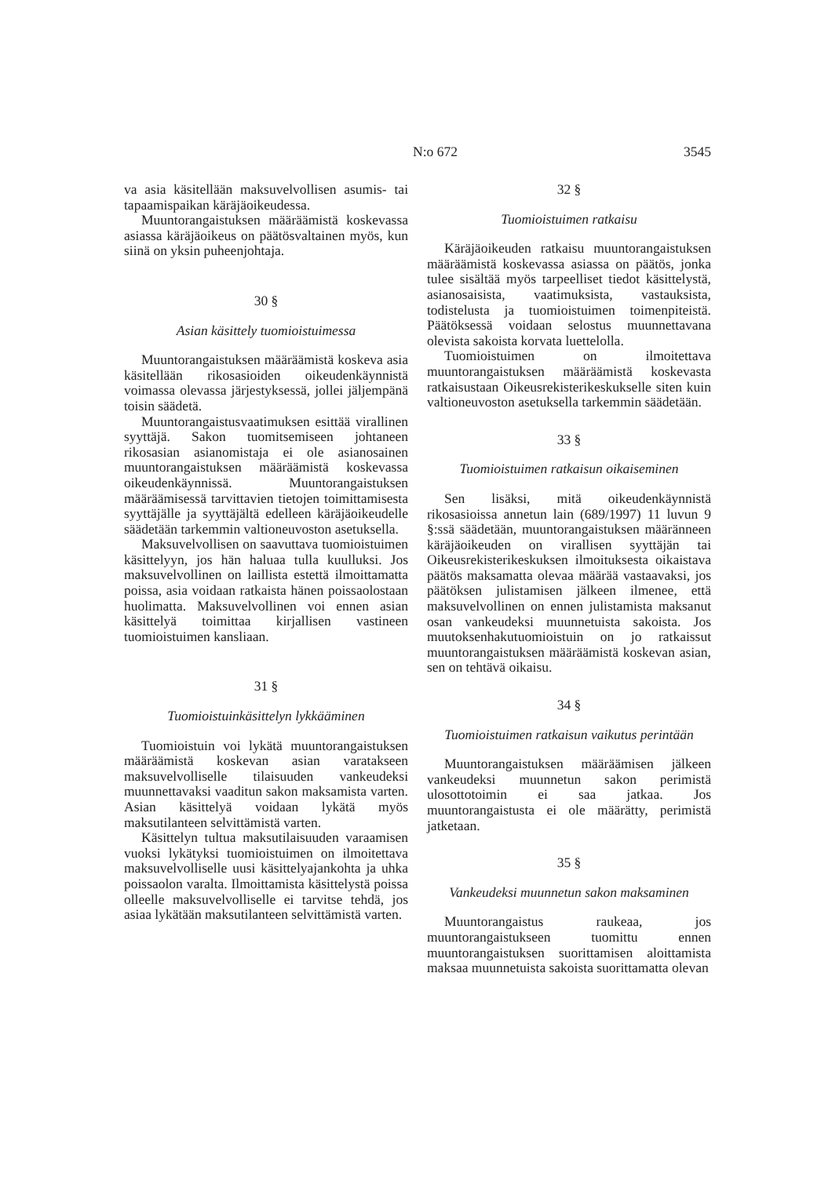N:o 672 3545
va asia käsitellään maksuvelvollisen asumis- tai tapaamispaikan käräjäoikeudessa.
Muuntorangaistuksen määräämistä koskevassa asiassa käräjäoikeus on päätösvaltainen myös, kun siinä on yksin puheenjohtaja.
30 §
Asian käsittely tuomioistuimessa
Muuntorangaistuksen määräämistä koskeva asia käsitellään rikosasioiden oikeudenkäynnistä voimassa olevassa järjestyksessä, jollei jäljempänä toisin säädetä.
Muuntorangaistusvaatimuksen esittää virallinen syyttäjä. Sakon tuomitsemiseen johtaneen rikosasian asianomistaja ei ole asianosainen muuntorangaistuksen määräämistä koskevassa oikeudenkäynnissä. Muuntorangaistuksen määräämisessä tarvittavien tietojen toimittamisesta syyttäjälle ja syyttäjältä edelleen käräjäoikeudelle säädetään tarkemmin valtioneuvoston asetuksella.
Maksuvelvollisen on saavuttava tuomioistuimen käsittelyyn, jos hän haluaa tulla kuulluksi. Jos maksuvelvollinen on laillista estettä ilmoittamatta poissa, asia voidaan ratkaista hänen poissaolostaan huolimatta. Maksuvelvollinen voi ennen asian käsittelyä toimittaa kirjallisen vastineen tuomioistuimen kansliaan.
31 §
Tuomioistuinkäsittelyn lykkääminen
Tuomioistuin voi lykätä muuntorangaistuksen määräämistä koskevan asian varatakseen maksuvelvolliselle tilaisuuden vankeudeksi muunnettavaksi vaaditun sakon maksamista varten. Asian käsittelyä voidaan lykätä myös maksutilanteen selvittämistä varten.
Käsittelyn tultua maksutilaisuuden varaamisen vuoksi lykätyksi tuomioistuimen on ilmoitettava maksuvelvolliselle uusi käsittelyajankohta ja uhka poissaolon varalta. Ilmoittamista käsittelystä poissa olleelle maksuvelvolliselle ei tarvitse tehdä, jos asiaa lykätään maksutilanteen selvittämistä varten.
32 §
Tuomioistuimen ratkaisu
Käräjäoikeuden ratkaisu muuntorangaistuksen määräämistä koskevassa asiassa on päätös, jonka tulee sisältää myös tarpeelliset tiedot käsittelystä, asianosaisista, vaatimuksista, vastauksista, todistelusta ja tuomioistuimen toimenpiteistä. Päätöksessä voidaan selostus muunnettavana olevista sakoista korvata luettelolla.
Tuomioistuimen on ilmoitettava muuntorangaistuksen määräämistä koskevasta ratkaisustaan Oikeusrekisterikeskukselle siten kuin valtioneuvoston asetuksella tarkemmin säädetään.
33 §
Tuomioistuimen ratkaisun oikaiseminen
Sen lisäksi, mitä oikeudenkäynnistä rikosasioissa annetun lain (689/1997) 11 luvun 9 §:ssä säädetään, muuntorangaistuksen määränneen käräjäoikeuden on virallisen syyttäjän tai Oikeusrekisterikeskuksen ilmoituksesta oikaistava päätös maksamatta olevaa määrää vastaavaksi, jos päätöksen julistamisen jälkeen ilmenee, että maksuvelvollinen on ennen julistamista maksanut osan vankeudeksi muunnetuista sakoista. Jos muutoksenhakutuomioistuin on jo ratkaissut muuntorangaistuksen määräämistä koskevan asian, sen on tehtävä oikaisu.
34 §
Tuomioistuimen ratkaisun vaikutus perintään
Muuntorangaistuksen määräämisen jälkeen vankeudeksi muunnetun sakon perimistä ulosottotoimin ei saa jatkaa. Jos muuntorangaistusta ei ole määrätty, perimistä jatketaan.
35 §
Vankeudeksi muunnetun sakon maksaminen
Muuntorangaistus raukeaa, jos muuntorangaistukseen tuomittu ennen muuntorangaistuksen suorittamisen aloittamista maksaa muunnetuista sakoista suorittamatta olevan